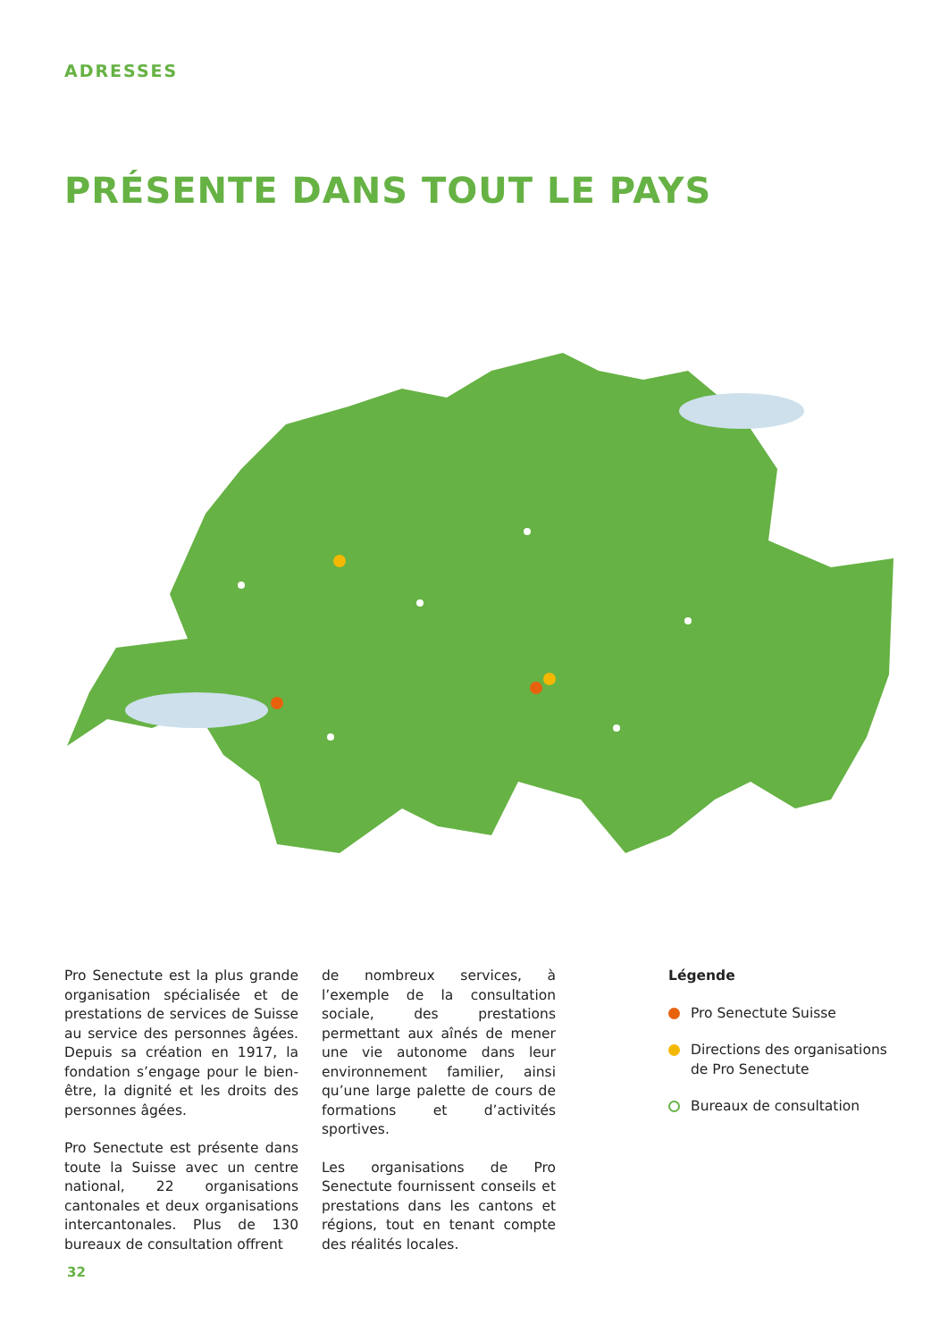ADRESSES
PRÉSENTE DANS TOUT LE PAYS
Pro Senectute est la plus grande organisation spécialisée et de prestations de services de Suisse au service des personnes âgées. Depuis sa création en 1917, la fondation s’engage pour le bien-être, la dignité et les droits des personnes âgées.
Pro Senectute est présente dans toute la Suisse avec un centre national, 22 organisations cantonales et deux organisations intercantonales. Plus de 130 bureaux de consultation offrent
de nombreux services, à l’exemple de la consultation sociale, des prestations permettant aux aînés de mener une vie autonome dans leur environnement familier, ainsi qu’une large palette de cours de formations et d’activités sportives.
Les organisations de Pro Senectute fournissent conseils et prestations dans les cantons et régions, tout en tenant compte des réalités locales.
Légende
Pro Senectute Suisse
Directions des organisations de Pro Senectute
Bureaux de consultation
32